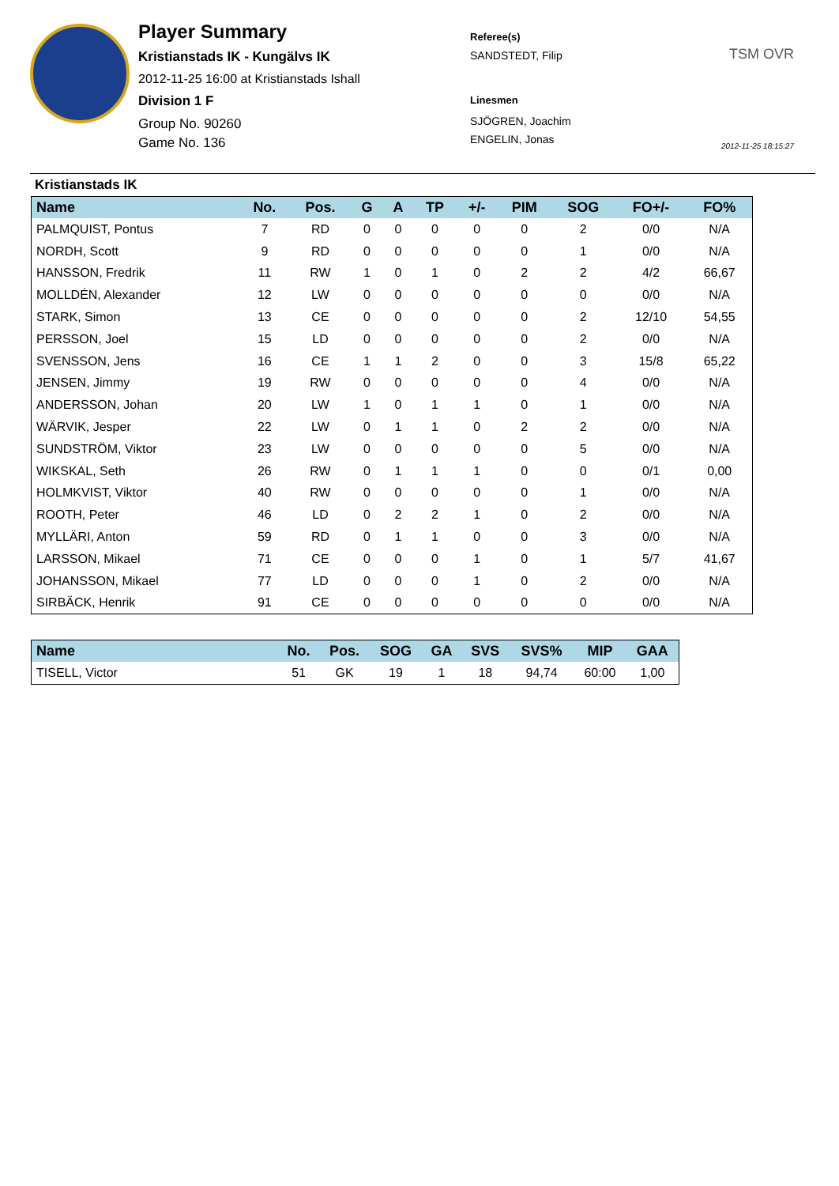Player Summary
Kristianstads IK - Kungälvs IK
2012-11-25 16:00 at Kristianstads Ishall
Division 1 F
Group No. 90260
Game No. 136
Referee(s)
SANDSTEDT, Filip
Linesmen
SJÖGREN, Joachim
ENGELIN, Jonas
TSM OVR
2012-11-25 18:15:27
Kristianstads IK
| Name | No. | Pos. | G | A | TP | +/- | PIM | SOG | FO+/- | FO% |
| --- | --- | --- | --- | --- | --- | --- | --- | --- | --- | --- |
| PALMQUIST, Pontus | 7 | RD | 0 | 0 | 0 | 0 | 0 | 2 | 0/0 | N/A |
| NORDH, Scott | 9 | RD | 0 | 0 | 0 | 0 | 0 | 1 | 0/0 | N/A |
| HANSSON, Fredrik | 11 | RW | 1 | 0 | 1 | 0 | 2 | 2 | 4/2 | 66,67 |
| MOLLDÉN, Alexander | 12 | LW | 0 | 0 | 0 | 0 | 0 | 0 | 0/0 | N/A |
| STARK, Simon | 13 | CE | 0 | 0 | 0 | 0 | 0 | 2 | 12/10 | 54,55 |
| PERSSON, Joel | 15 | LD | 0 | 0 | 0 | 0 | 0 | 2 | 0/0 | N/A |
| SVENSSON, Jens | 16 | CE | 1 | 1 | 2 | 0 | 0 | 3 | 15/8 | 65,22 |
| JENSEN, Jimmy | 19 | RW | 0 | 0 | 0 | 0 | 0 | 4 | 0/0 | N/A |
| ANDERSSON, Johan | 20 | LW | 1 | 0 | 1 | 1 | 0 | 1 | 0/0 | N/A |
| WÄRVIK, Jesper | 22 | LW | 0 | 1 | 1 | 0 | 2 | 2 | 0/0 | N/A |
| SUNDSTRÖM, Viktor | 23 | LW | 0 | 0 | 0 | 0 | 0 | 5 | 0/0 | N/A |
| WIKSKAL, Seth | 26 | RW | 0 | 1 | 1 | 1 | 0 | 0 | 0/1 | 0,00 |
| HOLMKVIST, Viktor | 40 | RW | 0 | 0 | 0 | 0 | 0 | 1 | 0/0 | N/A |
| ROOTH, Peter | 46 | LD | 0 | 2 | 2 | 1 | 0 | 2 | 0/0 | N/A |
| MYLLÄRI, Anton | 59 | RD | 0 | 1 | 1 | 0 | 0 | 3 | 0/0 | N/A |
| LARSSON, Mikael | 71 | CE | 0 | 0 | 0 | 1 | 0 | 1 | 5/7 | 41,67 |
| JOHANSSON, Mikael | 77 | LD | 0 | 0 | 0 | 1 | 0 | 2 | 0/0 | N/A |
| SIRBÄCK, Henrik | 91 | CE | 0 | 0 | 0 | 0 | 0 | 0 | 0/0 | N/A |
| Name | No. | Pos. | SOG | GA | SVS | SVS% | MIP | GAA |
| --- | --- | --- | --- | --- | --- | --- | --- | --- |
| TISELL, Victor | 51 | GK | 19 | 1 | 18 | 94,74 | 60:00 | 1,00 |